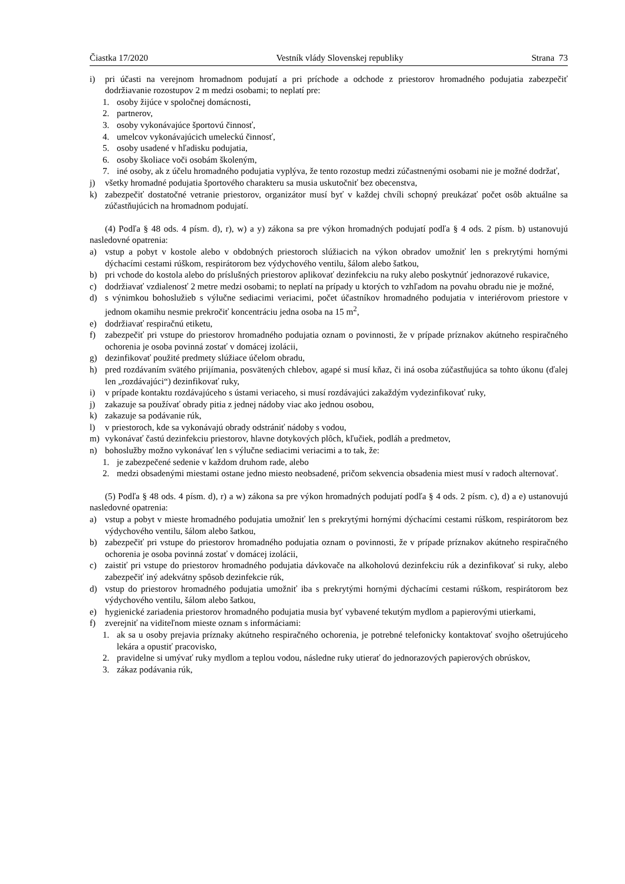Čiastka 17/2020 Vestník vlády Slovenskej republiky Strana 73
i) pri účasti na verejnom hromadnom podujatí a pri príchode a odchode z priestorov hromadného podujatia zabezpečiť dodržiavanie rozostupov 2 m medzi osobami; to neplatí pre:
1. osoby žijúce v spoločnej domácnosti,
2. partnerov,
3. osoby vykonávajúce športovú činnosť,
4. umelcov vykonávajúcich umeleckú činnosť,
5. osoby usadené v hľadisku podujatia,
6. osoby školiace voči osobám školeným,
7. iné osoby, ak z účelu hromadného podujatia vyplýva, že tento rozostup medzi zúčastnenými osobami nie je možné dodržať,
j) všetky hromadné podujatia športového charakteru sa musia uskutočniť bez obecenstva,
k) zabezpečiť dostatočné vetranie priestorov, organizátor musí byť v každej chvíli schopný preukázať počet osôb aktuálne sa zúčastňujúcich na hromadnom podujatí.
(4) Podľa § 48 ods. 4 písm. d), r), w) a y) zákona sa pre výkon hromadných podujatí podľa § 4 ods. 2 písm. b) ustanovujú nasledovné opatrenia:
a) vstup a pobyt v kostole alebo v obdobných priestoroch slúžiacich na výkon obradov umožniť len s prekrytými hornými dýchacími cestami rúškom, respirátorom bez výdychového ventilu, šálom alebo šatkou,
b) pri vchode do kostola alebo do príslušných priestorov aplikovať dezinfekciu na ruky alebo poskytnúť jednorazové rukavice,
c) dodržiavať vzdialenosť 2 metre medzi osobami; to neplatí na prípady u ktorých to vzhľadom na povahu obradu nie je možné,
d) s výnimkou bohoslužieb s výlučne sediacimi veriacimi, počet účastníkov hromadného podujatia v interiérovom priestore v jednom okamihu nesmie prekročiť koncentráciu jedna osoba na 15 m<sup>2</sup>,
e) dodržiavať respiračnú etiketu,
f) zabezpečiť pri vstupe do priestorov hromadného podujatia oznam o povinnosti, že v prípade príznakov akútneho respiračného ochorenia je osoba povinná zostať v domácej izolácii,
g) dezinfikovať použité predmety slúžiace účelom obradu,
h) pred rozdávaním svätého prijímania, posvätených chlebov, agapé si musí kňaz, či iná osoba zúčastňujúca sa tohto úkonu (ďalej len „rozdávajúci“) dezinfikovať ruky,
i) v prípade kontaktu rozdávajúceho s ústami veriaceho, si musí rozdávajúci zakaždým vydezinfikovať ruky,
j) zakazuje sa používať obrady pitia z jednej nádoby viac ako jednou osobou,
k) zakazuje sa podávanie rúk,
l) v priestoroch, kde sa vykonávajú obrady odstrániť nádoby s vodou,
m) vykonávať častú dezinfekciu priestorov, hlavne dotykových plôch, kľučiek, podláh a predmetov,
n) bohoslužby možno vykonávať len s výlučne sediacimi veriacimi a to tak, že:
1. je zabezpečené sedenie v každom druhom rade, alebo
2. medzi obsadenými miestami ostane jedno miesto neobsadené, pričom sekvencia obsadenia miest musí v radoch alternovať.
(5) Podľa § 48 ods. 4 písm. d), r) a w) zákona sa pre výkon hromadných podujatí podľa § 4 ods. 2 písm. c), d) a e) ustanovujú nasledovné opatrenia:
a) vstup a pobyt v mieste hromadného podujatia umožniť len s prekrytými hornými dýchacími cestami rúškom, respirátorom bez výdychového ventilu, šálom alebo šatkou,
b) zabezpečiť pri vstupe do priestorov hromadného podujatia oznam o povinnosti, že v prípade príznakov akútneho respiračného ochorenia je osoba povinná zostať v domácej izolácii,
c) zaistiť pri vstupe do priestorov hromadného podujatia dávkovače na alkoholovú dezinfekciu rúk a dezinfikovať si ruky, alebo zabezpečiť iný adekvátny spôsob dezinfekcie rúk,
d) vstup do priestorov hromadného podujatia umožniť iba s prekrytými hornými dýchacími cestami rúškom, respirátorom bez výdychového ventilu, šálom alebo šatkou,
e) hygienické zariadenia priestorov hromadného podujatia musia byť vybavené tekutým mydlom a papierovými utierkami,
f) zverejniť na viditeľnom mieste oznam s informáciami:
1. ak sa u osoby prejavia príznaky akútneho respiračného ochorenia, je potrebné telefonicky kontaktovať svojho ošetrujúceho lekára a opustiť pracovisko,
2. pravidelne si umývať ruky mydlom a teplou vodou, následne ruky utierať do jednorazových papierových obrúskov,
3. zákaz podávania rúk,